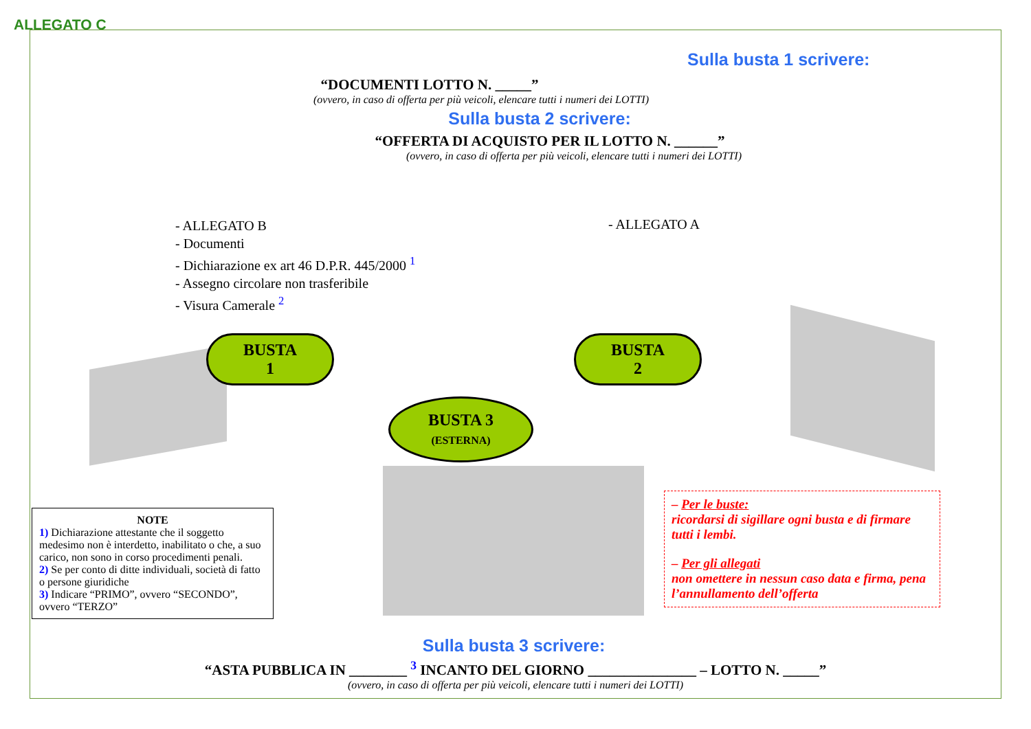ALLEGATO C
Sulla busta 1 scrivere:
“DOCUMENTI LOTTO N. _____”
(ovvero, in caso di offerta per più veicoli, elencare tutti i numeri dei LOTTI)
Sulla busta 2 scrivere:
“OFFERTA DI ACQUISTO PER IL LOTTO N. ______”
(ovvero, in caso di offerta per più veicoli, elencare tutti i numeri dei LOTTI)
- ALLEGATO B
- Documenti
- Dichiarazione ex art 46 D.P.R. 445/2000 <sup>1</sup>
- Assegno circolare non trasferibile
- Visura Camerale <sup>2</sup>
- ALLEGATO A
BUSTA
1
BUSTA
2
BUSTA 3
(ESTERNA)
NOTE
1) Dichiarazione attestante che il soggetto medesimo non è interdetto, inabilitato o che, a suo carico, non sono in corso procedimenti penali.
2) Se per conto di ditte individuali, società di fatto o persone giuridiche
3) Indicare “PRIMO”, ovvero “SECONDO”, ovvero “TERZO”
– Per le buste:
ricordarsi di sigillare ogni busta e di firmare tutti i lembi.
– Per gli allegati
non omettere in nessun caso data e firma, pena l’annullamento dell’offerta
Sulla busta 3 scrivere:
“ASTA PUBBLICA IN ________ <sup>3</sup> INCANTO DEL GIORNO _______________ – LOTTO N. _____”
(ovvero, in caso di offerta per più veicoli, elencare tutti i numeri dei LOTTI)